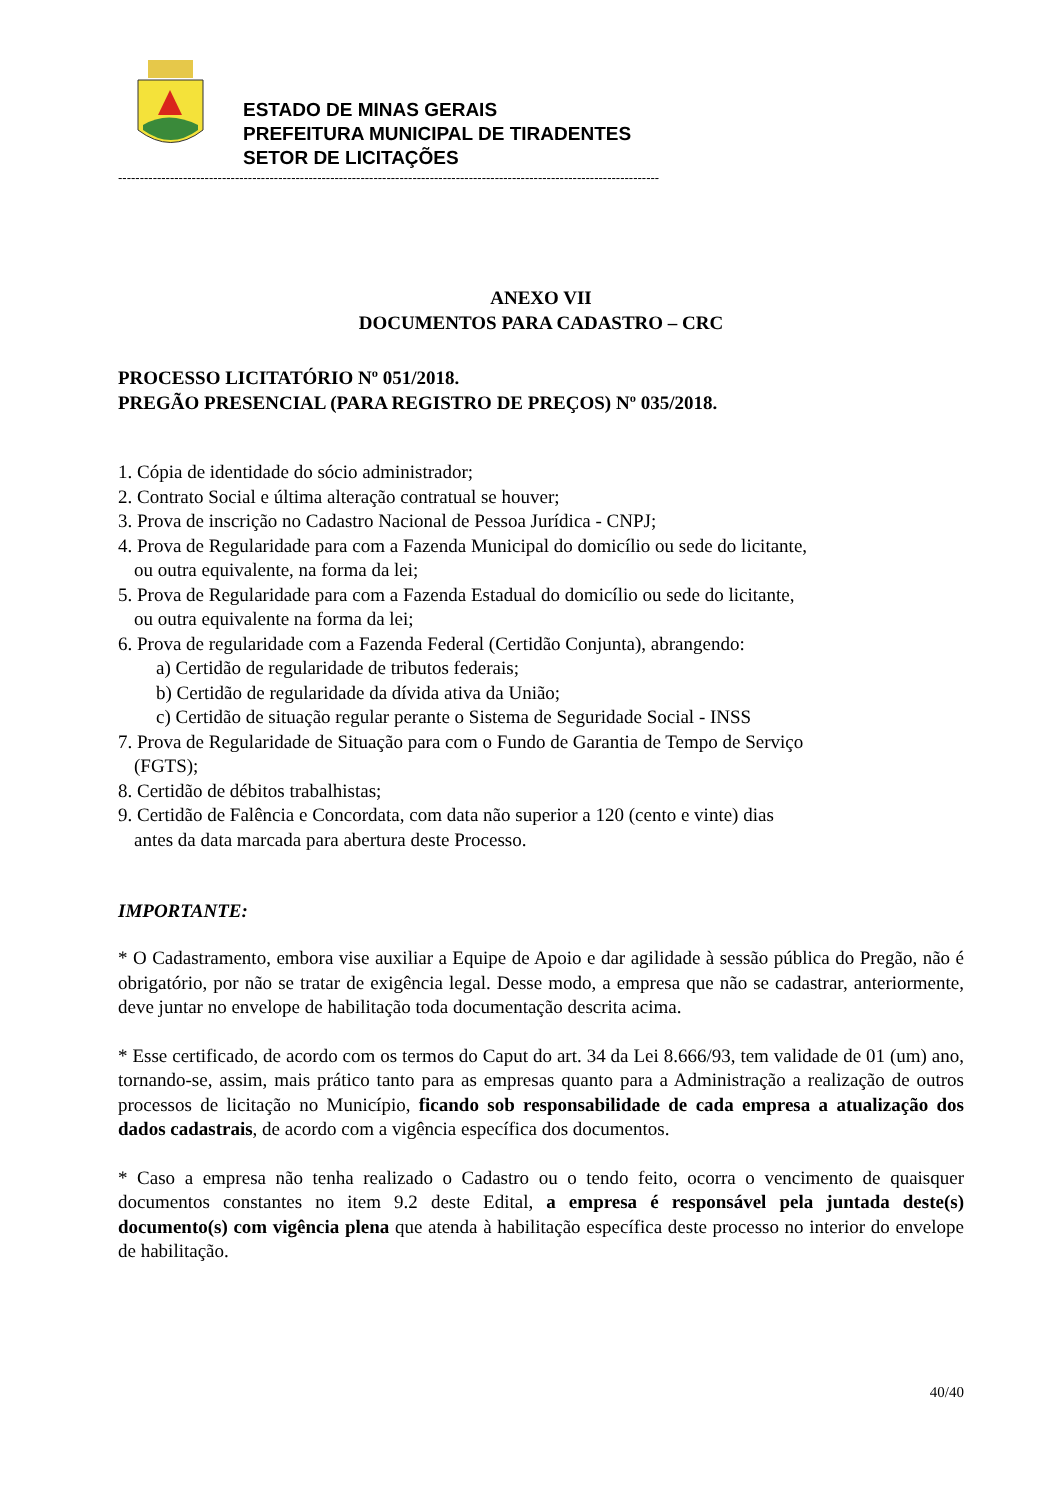ESTADO DE MINAS GERAIS
PREFEITURA MUNICIPAL DE TIRADENTES
SETOR DE LICITAÇÕES
-----------------------------------------------------------------------------------------------------------------------------
ANEXO VII
DOCUMENTOS PARA CADASTRO – CRC
PROCESSO LICITATÓRIO Nº 051/2018.
PREGÃO PRESENCIAL (PARA REGISTRO DE PREÇOS) Nº 035/2018.
1. Cópia de identidade do sócio administrador;
2. Contrato Social e última alteração contratual se houver;
3. Prova de inscrição no Cadastro Nacional de Pessoa Jurídica - CNPJ;
4. Prova de Regularidade para com a Fazenda Municipal do domicílio ou sede do licitante,
ou outra equivalente, na forma da lei;
5. Prova de Regularidade para com a Fazenda Estadual do domicílio ou sede do licitante,
ou outra equivalente na forma da lei;
6. Prova de regularidade com a Fazenda Federal (Certidão Conjunta), abrangendo:
a) Certidão de regularidade de tributos federais;
b) Certidão de regularidade da dívida ativa da União;
c) Certidão de situação regular perante o Sistema de Seguridade Social - INSS
7. Prova de Regularidade de Situação para com o Fundo de Garantia de Tempo de Serviço
(FGTS);
8. Certidão de débitos trabalhistas;
9. Certidão de Falência e Concordata, com data não superior a 120 (cento e vinte) dias
antes da data marcada para abertura deste Processo.
IMPORTANTE:
* O Cadastramento, embora vise auxiliar a Equipe de Apoio e dar agilidade à sessão pública do Pregão, não é obrigatório, por não se tratar de exigência legal. Desse modo, a empresa que não se cadastrar, anteriormente, deve juntar no envelope de habilitação toda documentação descrita acima.
* Esse certificado, de acordo com os termos do Caput do art. 34 da Lei 8.666/93, tem validade de 01 (um) ano, tornando-se, assim, mais prático tanto para as empresas quanto para a Administração a realização de outros processos de licitação no Município, ficando sob responsabilidade de cada empresa a atualização dos dados cadastrais, de acordo com a vigência específica dos documentos.
* Caso a empresa não tenha realizado o Cadastro ou o tendo feito, ocorra o vencimento de quaisquer documentos constantes no item 9.2 deste Edital, a empresa é responsável pela juntada deste(s) documento(s) com vigência plena que atenda à habilitação específica deste processo no interior do envelope de habilitação.
40/40